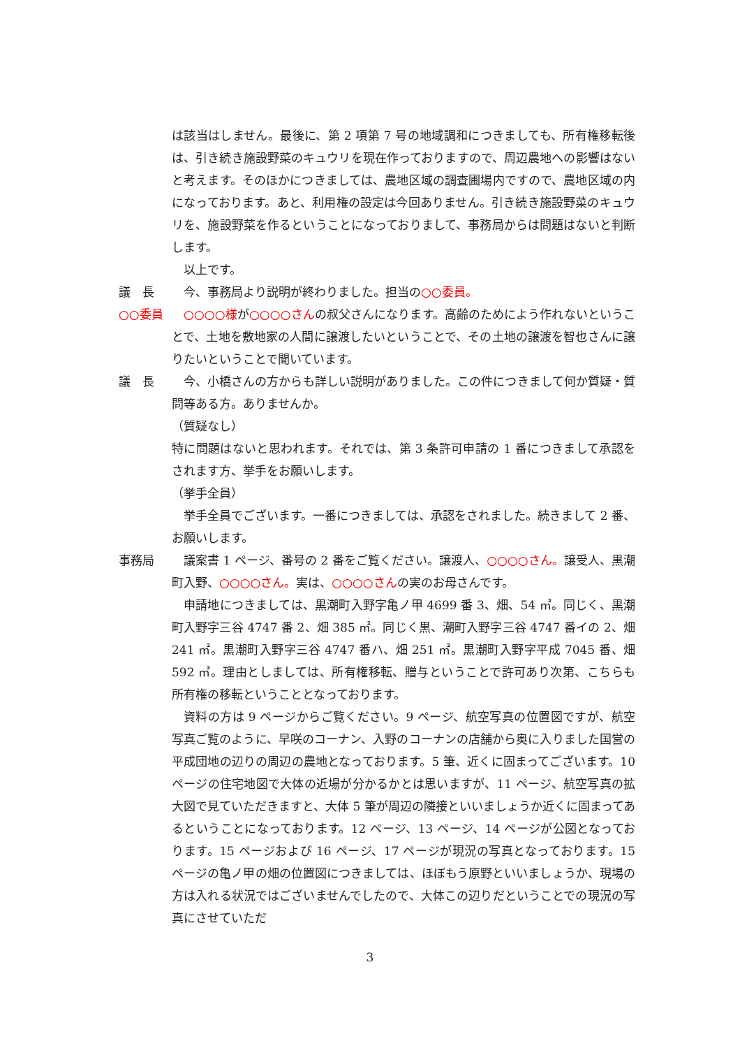は該当はしません。最後に、第 2 項第 7 号の地域調和につきましても、所有権移転後は、引き続き施設野菜のキュウリを現在作っておりますので、周辺農地への影響はないと考えます。そのほかにつきましては、農地区域の調査圃場内ですので、農地区域の内になっております。あと、利用権の設定は今回ありません。引き続き施設野菜のキュウリを、施設野菜を作るということになっておりまして、事務局からは問題はないと判断します。
以上です。
議　長 今、事務局より説明が終わりました。担当の○○委員。
○○委員 ○○○○様が○○○○さんの叔父さんになります。高齢のためによう作れないということで、土地を敷地家の人間に譲渡したいということで、その土地の譲渡を智也さんに譲りたいということで聞いています。
議　長 今、小橋さんの方からも詳しい説明がありました。この件につきまして何か質疑・質問等ある方。ありませんか。
（質疑なし）
特に問題はないと思われます。それでは、第 3 条許可申請の 1 番につきまして承認をされます方、挙手をお願いします。
（挙手全員）
挙手全員でございます。一番につきましては、承認をされました。続きまして 2 番、お願いします。
事務局 議案書 1 ページ、番号の 2 番をご覧ください。譲渡人、○○○○さん。譲受人、黒潮町入野、○○○○さん。実は、○○○○さんの実のお母さんです。
申請地につきましては、黒潮町入野字亀ノ甲 4699 番 3、畑、54 ㎡。同じく、黒潮町入野字三谷 4747 番 2、畑 385 ㎡。同じく黒、潮町入野字三谷 4747 番イの 2、畑 241 ㎡。黒潮町入野字三谷 4747 番ハ、畑 251 ㎡。黒潮町入野字平成 7045 番、畑 592 ㎡。理由としましては、所有権移転、贈与ということで許可あり次第、こちらも所有権の移転ということとなっております。
資料の方は 9 ページからご覧ください。9 ページ、航空写真の位置図ですが、航空写真ご覧のように、早咲のコーナン、入野のコーナンの店舗から奥に入りました国営の平成団地の辺りの周辺の農地となっております。5 筆、近くに固まってございます。10 ページの住宅地図で大体の近場が分かるかとは思いますが、11 ページ、航空写真の拡大図で見ていただきますと、大体 5 筆が周辺の隣接といいましょうか近くに固まってあるということになっております。12 ページ、13 ページ、14 ページが公図となっております。15 ページおよび 16 ページ、17 ページが現況の写真となっております。15 ページの亀ノ甲の畑の位置図につきましては、ほぼもう原野といいましょうか、現場の方は入れる状況ではございませんでしたので、大体この辺りだということでの現況の写真にさせていただ
3